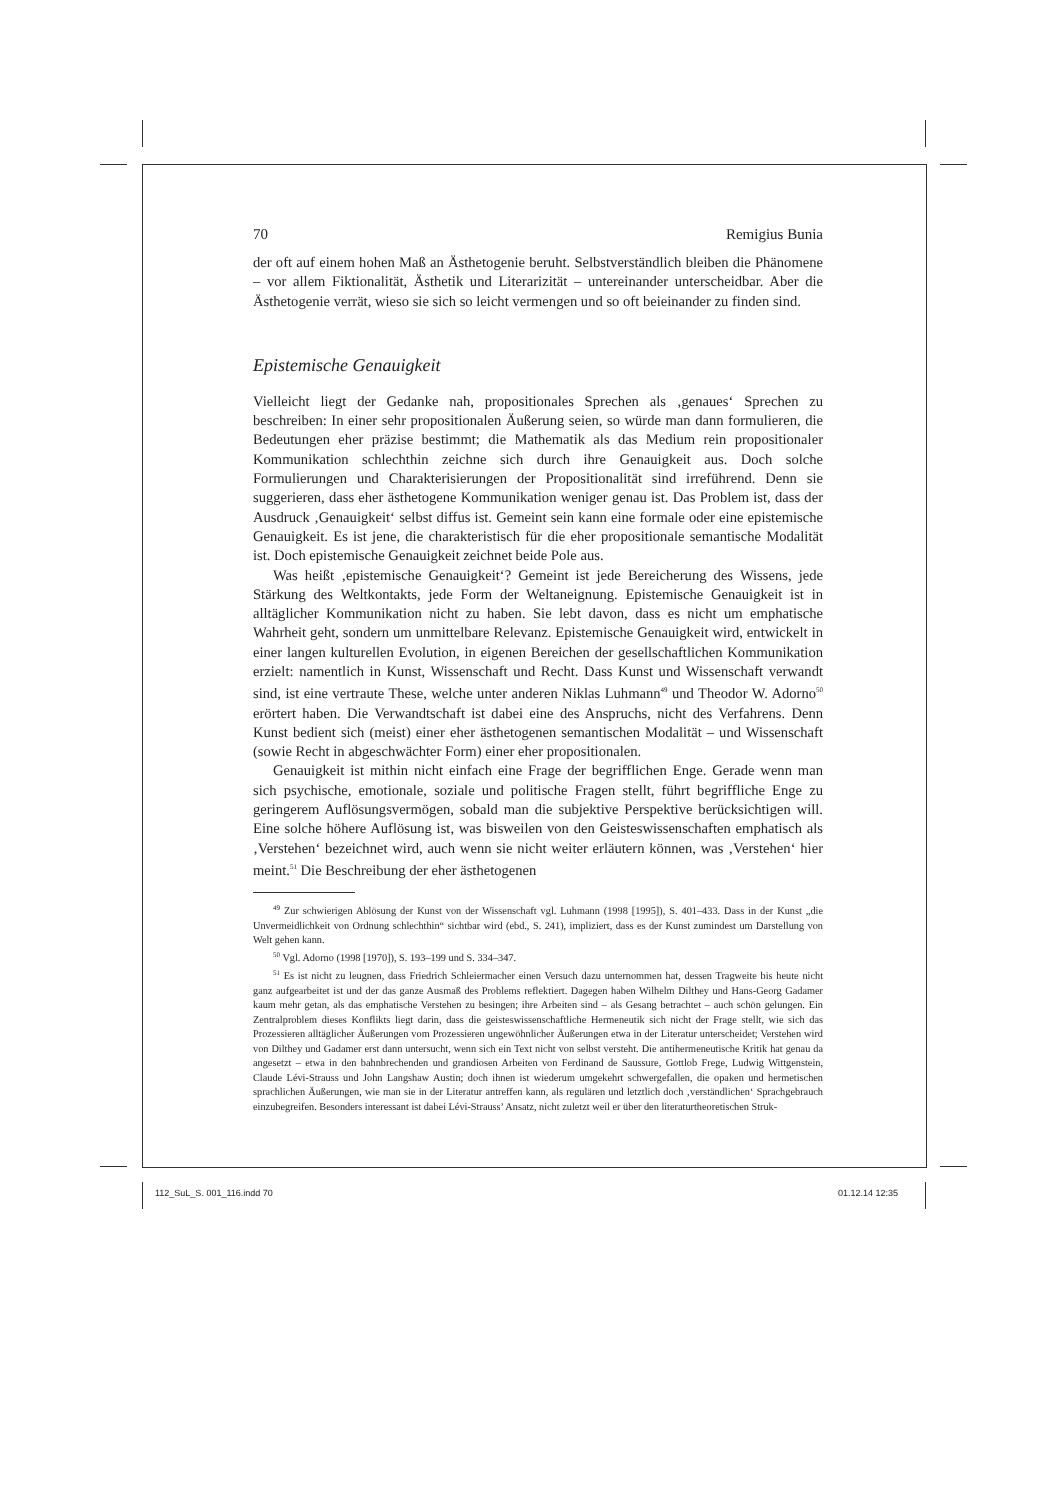70 Remigius Bunia
der oft auf einem hohen Maß an Ästhetogenie beruht. Selbstverständlich bleiben die Phänomene – vor allem Fiktionalität, Ästhetik und Literarizität – untereinander unterscheidbar. Aber die Ästhetogenie verrät, wieso sie sich so leicht vermengen und so oft beieinander zu finden sind.
Epistemische Genauigkeit
Vielleicht liegt der Gedanke nah, propositionales Sprechen als ‚genaues‘ Sprechen zu beschreiben: In einer sehr propositionalen Äußerung seien, so würde man dann formulieren, die Bedeutungen eher präzise bestimmt; die Mathematik als das Medium rein propositionaler Kommunikation schlechthin zeichne sich durch ihre Genauigkeit aus. Doch solche Formulierungen und Charakterisierungen der Propositionalität sind irreführend. Denn sie suggerieren, dass eher ästhetogene Kommunikation weniger genau ist. Das Problem ist, dass der Ausdruck ‚Genauigkeit‘ selbst diffus ist. Gemeint sein kann eine formale oder eine epistemische Genauigkeit. Es ist jene, die charakteristisch für die eher propositionale semantische Modalität ist. Doch epistemische Genauigkeit zeichnet beide Pole aus.
Was heißt ‚epistemische Genauigkeit‘? Gemeint ist jede Bereicherung des Wissens, jede Stärkung des Weltkontakts, jede Form der Weltaneignung. Epistemische Genauigkeit ist in alltäglicher Kommunikation nicht zu haben. Sie lebt davon, dass es nicht um emphatische Wahrheit geht, sondern um unmittelbare Relevanz. Epistemische Genauigkeit wird, entwickelt in einer langen kulturellen Evolution, in eigenen Bereichen der gesellschaftlichen Kommunikation erzielt: namentlich in Kunst, Wissenschaft und Recht. Dass Kunst und Wissenschaft verwandt sind, ist eine vertraute These, welche unter anderen Niklas Luhmann<sup>49</sup> und Theodor W. Adorno<sup>50</sup> erörtert haben. Die Verwandtschaft ist dabei eine des Anspruchs, nicht des Verfahrens. Denn Kunst bedient sich (meist) einer eher ästhetogenen semantischen Modalität – und Wissenschaft (sowie Recht in abgeschwächter Form) einer eher propositionalen.
Genauigkeit ist mithin nicht einfach eine Frage der begrifflichen Enge. Gerade wenn man sich psychische, emotionale, soziale und politische Fragen stellt, führt begriffliche Enge zu geringerem Auflösungsvermögen, sobald man die subjektive Perspektive berücksichtigen will. Eine solche höhere Auflösung ist, was bisweilen von den Geisteswissenschaften emphatisch als ‚Verstehen‘ bezeichnet wird, auch wenn sie nicht weiter erläutern können, was ‚Verstehen‘ hier meint.<sup>51</sup> Die Beschreibung der eher ästhetogenen
<sup>49</sup> Zur schwierigen Ablösung der Kunst von der Wissenschaft vgl. Luhmann (1998 [1995]), S. 401–433. Dass in der Kunst „die Unvermeidlichkeit von Ordnung schlechthin“ sichtbar wird (ebd., S. 241), impliziert, dass es der Kunst zumindest um Darstellung von Welt gehen kann.
<sup>50</sup> Vgl. Adorno (1998 [1970]), S. 193–199 und S. 334–347.
<sup>51</sup> Es ist nicht zu leugnen, dass Friedrich Schleiermacher einen Versuch dazu unternommen hat, dessen Tragweite bis heute nicht ganz aufgearbeitet ist und der das ganze Ausmaß des Problems reflektiert. Dagegen haben Wilhelm Dilthey und Hans-Georg Gadamer kaum mehr getan, als das emphatische Verstehen zu besingen; ihre Arbeiten sind – als Gesang betrachtet – auch schön gelungen. Ein Zentralproblem dieses Konflikts liegt darin, dass die geisteswissenschaftliche Hermeneutik sich nicht der Frage stellt, wie sich das Prozessieren alltäglicher Äußerungen vom Prozessieren ungewöhnlicher Äußerungen etwa in der Literatur unterscheidet; Verstehen wird von Dilthey und Gadamer erst dann untersucht, wenn sich ein Text nicht von selbst versteht. Die antihermeneutische Kritik hat genau da angesetzt – etwa in den bahnbrechenden und grandiosen Arbeiten von Ferdinand de Saussure, Gottlob Frege, Ludwig Wittgenstein, Claude Lévi-Strauss und John Langshaw Austin; doch ihnen ist wiederum umgekehrt schwergefallen, die opaken und hermetischen sprachlichen Äußerungen, wie man sie in der Literatur antreffen kann, als regulären und letztlich doch ‚verständlichen‘ Sprachgebrauch einzubegreifen. Besonders interessant ist dabei Lévi-Strauss’ Ansatz, nicht zuletzt weil er über den literaturtheoretischen Struk-
112_SuL_S. 001_116.indd 70 01.12.14 12:35